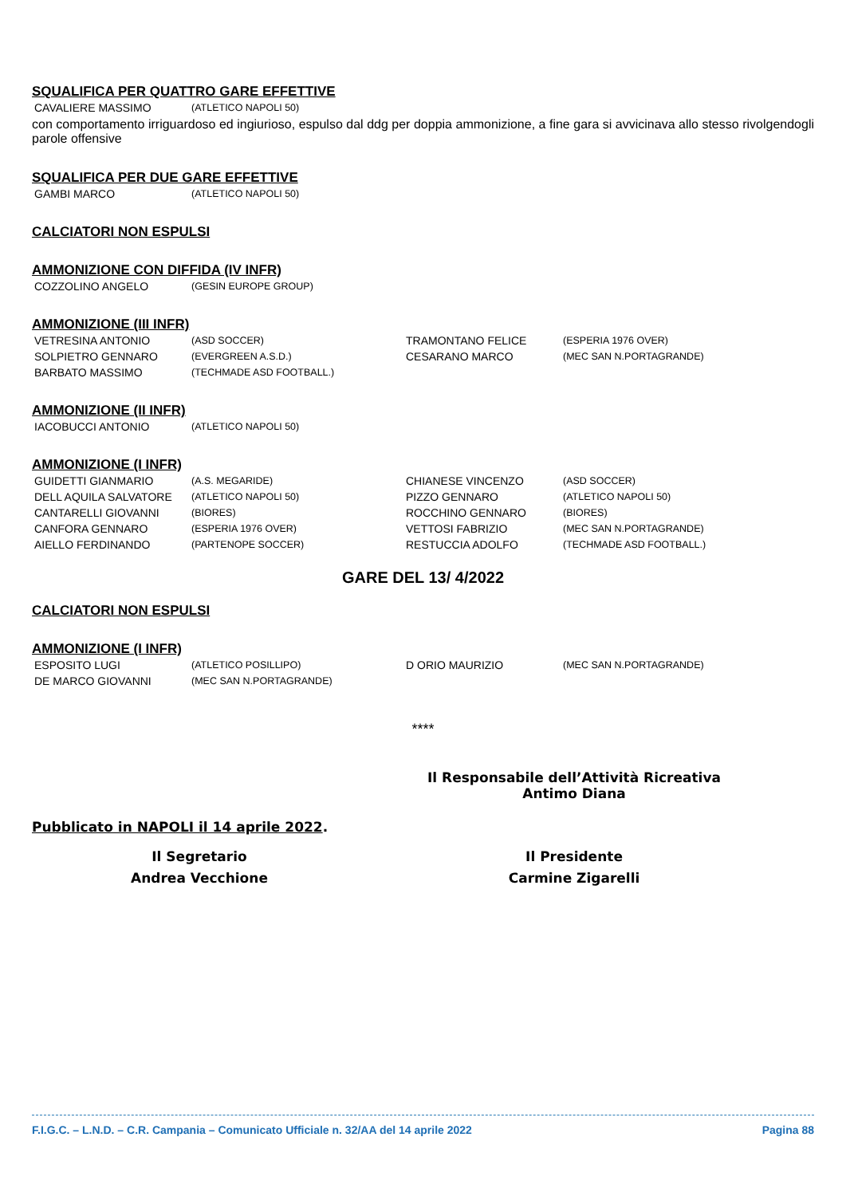SQUALIFICA PER QUATTRO GARE EFFETTIVE
| CAVALIERE MASSIMO | (ATLETICO NAPOLI 50) |
con comportamento irriguardoso ed ingiurioso, espulso dal ddg per doppia ammonizione, a fine gara si avvicinava allo stesso rivolgendogli parole offensive
SQUALIFICA PER DUE GARE EFFETTIVE
| GAMBI MARCO | (ATLETICO NAPOLI 50) |
CALCIATORI NON ESPULSI
AMMONIZIONE CON DIFFIDA (IV INFR)
| COZZOLINO ANGELO | (GESIN EUROPE GROUP) |
AMMONIZIONE (III INFR)
| VETRESINA ANTONIO | (ASD SOCCER) | TRAMONTANO FELICE | (ESPERIA 1976 OVER) |
| SOLPIETRO GENNARO | (EVERGREEN A.S.D.) | CESARANO MARCO | (MEC SAN N.PORTAGRANDE) |
| BARBATO MASSIMO | (TECHMADE ASD FOOTBALL.) | | |
AMMONIZIONE (II INFR)
| IACOBUCCI ANTONIO | (ATLETICO NAPOLI 50) |
AMMONIZIONE (I INFR)
| GUIDETTI GIANMARIO | (A.S. MEGARIDE) | CHIANESE VINCENZO | (ASD SOCCER) |
| DELL AQUILA SALVATORE | (ATLETICO NAPOLI 50) | PIZZO GENNARO | (ATLETICO NAPOLI 50) |
| CANTARELLI GIOVANNI | (BIORES) | ROCCHINO GENNARO | (BIORES) |
| CANFORA GENNARO | (ESPERIA 1976 OVER) | VETTOSI FABRIZIO | (MEC SAN N.PORTAGRANDE) |
| AIELLO FERDINANDO | (PARTENOPE SOCCER) | RESTUCCIA ADOLFO | (TECHMADE ASD FOOTBALL.) |
GARE DEL 13/ 4/2022
CALCIATORI NON ESPULSI
AMMONIZIONE (I INFR)
| ESPOSITO LUGI | (ATLETICO POSILLIPO) | D ORIO MAURIZIO | (MEC SAN N.PORTAGRANDE) |
| DE MARCO GIOVANNI | (MEC SAN N.PORTAGRANDE) | | |
****
Il Responsabile dell’Attività Ricreativa
Antimo Diana
Pubblicato in NAPOLI il 14 aprile 2022.
Il Segretario
Andrea Vecchione
Il Presidente
Carmine Zigarelli
F.I.G.C. – L.N.D. – C.R. Campania – Comunicato Ufficiale n. 32/AA del 14 aprile 2022 Pagina 88